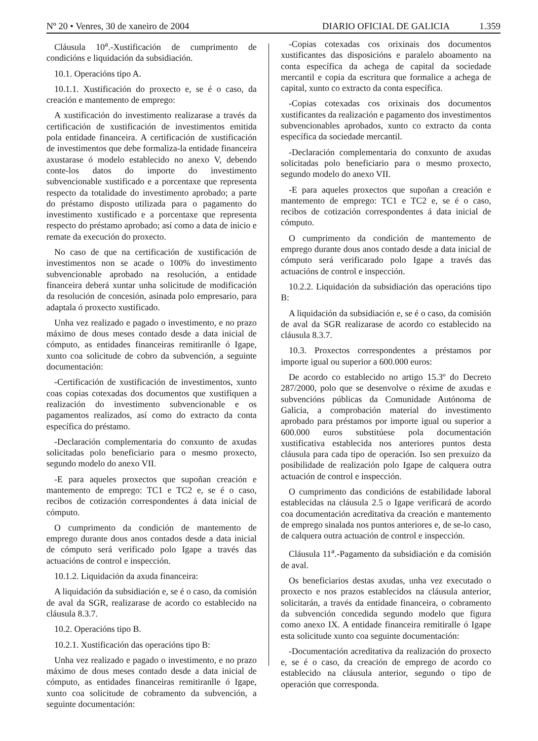Nº 20 • Venres, 30 de xaneiro de 2004
DIARIO OFICIAL DE GALICIA 1.359
Cláusula 10<sup>a</sup>.-Xustificación de cumprimento de condicións e liquidación da subsidiación.
10.1. Operacións tipo A.
10.1.1. Xustificación do proxecto e, se é o caso, da creación e mantemento de emprego:
A xustificación do investimento realizarase a través da certificación de xustificación de investimentos emitida pola entidade financeira. A certificación de xustificación de investimentos que debe formaliza-la entidade financeira axustarase ó modelo establecido no anexo V, debendo conte-los datos do importe do investimento subvencionable xustificado e a porcentaxe que representa respecto da totalidade do investimento aprobado; a parte do préstamo disposto utilizada para o pagamento do investimento xustificado e a porcentaxe que representa respecto do préstamo aprobado; así como a data de inicio e remate da execución do proxecto.
No caso de que na certificación de xustificación de investimentos non se acade o 100% do investimento subvencionable aprobado na resolución, a entidade financeira deberá xuntar unha solicitude de modificación da resolución de concesión, asinada polo empresario, para adaptala ó proxecto xustificado.
Unha vez realizado e pagado o investimento, e no prazo máximo de dous meses contado desde a data inicial de cómputo, as entidades financeiras remitiranlle ó Igape, xunto coa solicitude de cobro da subvención, a seguinte documentación:
-Certificación de xustificación de investimentos, xunto coas copias cotexadas dos documentos que xustifiquen a realización do investimento subvencionable e os pagamentos realizados, así como do extracto da conta específica do préstamo.
-Declaración complementaria do conxunto de axudas solicitadas polo beneficiario para o mesmo proxecto, segundo modelo do anexo VII.
-E para aqueles proxectos que supoñan creación e mantemento de emprego: TC1 e TC2 e, se é o caso, recibos de cotización correspondentes á data inicial de cómputo.
O cumprimento da condición de mantemento de emprego durante dous anos contados desde a data inicial de cómputo será verificado polo Igape a través das actuacións de control e inspección.
10.1.2. Liquidación da axuda financeira:
A liquidación da subsidiación e, se é o caso, da comisión de aval da SGR, realizarase de acordo co establecido na cláusula 8.3.7.
10.2. Operacións tipo B.
10.2.1. Xustificación das operacións tipo B:
Unha vez realizado e pagado o investimento, e no prazo máximo de dous meses contado desde a data inicial de cómputo, as entidades financeiras remitiranlle ó Igape, xunto coa solicitude de cobramento da subvención, a seguinte documentación:
-Copias cotexadas cos orixinais dos documentos xustificantes das disposicións e paralelo aboamento na conta específica da achega de capital da sociedade mercantil e copia da escritura que formalice a achega de capital, xunto co extracto da conta específica.
-Copias cotexadas cos orixinais dos documentos xustificantes da realización e pagamento dos investimentos subvencionables aprobados, xunto co extracto da conta específica da sociedade mercantil.
-Declaración complementaria do conxunto de axudas solicitadas polo beneficiario para o mesmo proxecto, segundo modelo do anexo VII.
-E para aqueles proxectos que supoñan a creación e mantemento de emprego: TC1 e TC2 e, se é o caso, recibos de cotización correspondentes á data inicial de cómputo.
O cumprimento da condición de mantemento de emprego durante dous anos contado desde a data inicial de cómputo será verificarado polo Igape a través das actuacións de control e inspección.
10.2.2. Liquidación da subsidiación das operacións tipo B:
A liquidación da subsidiación e, se é o caso, da comisión de aval da SGR realizarase de acordo co establecido na cláusula 8.3.7.
10.3. Proxectos correspondentes a préstamos por importe igual ou superior a 600.000 euros:
De acordo co establecido no artigo 15.3º do Decreto 287/2000, polo que se desenvolve o réxime de axudas e subvencións públicas da Comunidade Autónoma de Galicia, a comprobación material do investimento aprobado para préstamos por importe igual ou superior a 600.000 euros substitúese pola documentación xustificativa establecida nos anteriores puntos desta cláusula para cada tipo de operación. Iso sen prexuízo da posibilidade de realización polo Igape de calquera outra actuación de control e inspección.
O cumprimento das condicións de estabilidade laboral establecidas na cláusula 2.5 o Igape verificará de acordo coa documentación acreditativa da creación e mantemento de emprego sinalada nos puntos anteriores e, de se-lo caso, de calquera outra actuación de control e inspección.
Cláusula 11<sup>a</sup>.-Pagamento da subsidiación e da comisión de aval.
Os beneficiarios destas axudas, unha vez executado o proxecto e nos prazos establecidos na cláusula anterior, solicitarán, a través da entidade financeira, o cobramento da subvención concedida segundo modelo que figura como anexo IX. A entidade financeira remitiralle ó Igape esta solicitude xunto coa seguinte documentación:
-Documentación acreditativa da realización do proxecto e, se é o caso, da creación de emprego de acordo co establecido na cláusula anterior, segundo o tipo de operación que corresponda.